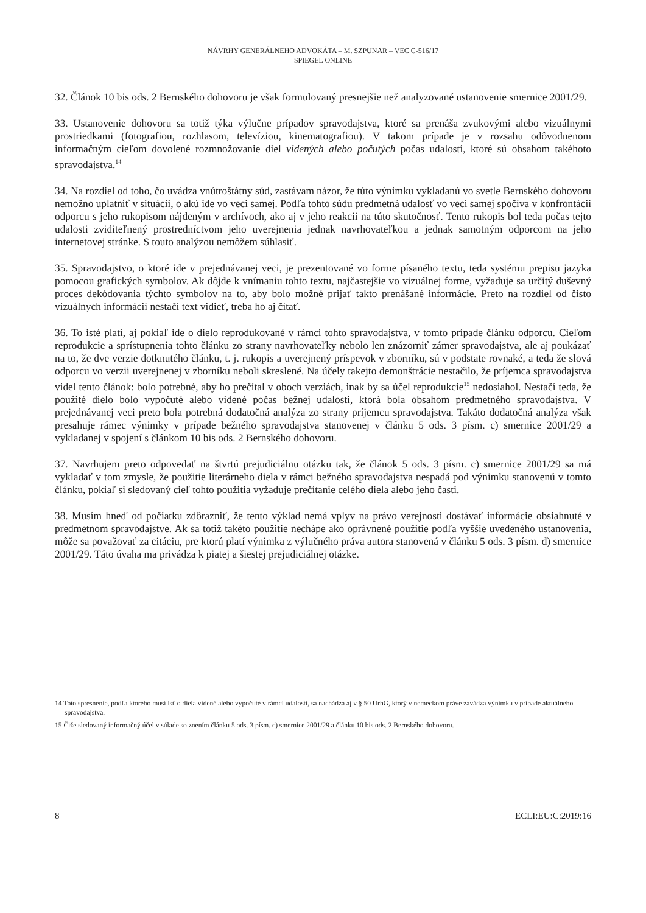NÁVRHY GENERÁLNEHO ADVOKÁTA – M. SZPUNAR – VEC C-516/17
SPIEGEL ONLINE
32. Článok 10 bis ods. 2 Bernského dohovoru je však formulovaný presnejšie než analyzované ustanovenie smernice 2001/29.
33. Ustanovenie dohovoru sa totiž týka výlučne prípadov spravodajstva, ktoré sa prenáša zvukovými alebo vizuálnymi prostriedkami (fotografiou, rozhlasom, televíziou, kinematografiou). V takom prípade je v rozsahu odôvodnenom informačným cieľom dovolené rozmnožovanie diel videných alebo počutých počas udalostí, ktoré sú obsahom takéhoto spravodajstva.<sup>14</sup>
34. Na rozdiel od toho, čo uvádza vnútroštátny súd, zastávam názor, že túto výnimku vykladanú vo svetle Bernského dohovoru nemožno uplatniť v situácii, o akú ide vo veci samej. Podľa tohto súdu predmetná udalosť vo veci samej spočíva v konfrontácii odporcu s jeho rukopisom nájdeným v archívoch, ako aj v jeho reakcii na túto skutočnosť. Tento rukopis bol teda počas tejto udalosti zviditeľnený prostredníctvom jeho uverejnenia jednak navrhovateľkou a jednak samotným odporcom na jeho internetovej stránke. S touto analýzou nemôžem súhlasiť.
35. Spravodajstvo, o ktoré ide v prejednávanej veci, je prezentované vo forme písaného textu, teda systému prepisu jazyka pomocou grafických symbolov. Ak dôjde k vnímaniu tohto textu, najčastejšie vo vizuálnej forme, vyžaduje sa určitý duševný proces dekódovania týchto symbolov na to, aby bolo možné prijať takto prenášané informácie. Preto na rozdiel od čisto vizuálnych informácií nestačí text vidieť, treba ho aj čítať.
36. To isté platí, aj pokiaľ ide o dielo reprodukované v rámci tohto spravodajstva, v tomto prípade článku odporcu. Cieľom reprodukcie a sprístupnenia tohto článku zo strany navrhovateľky nebolo len znázorniť zámer spravodajstva, ale aj poukázať na to, že dve verzie dotknutého článku, t. j. rukopis a uverejnený príspevok v zborníku, sú v podstate rovnaké, a teda že slová odporcu vo verzii uverejnenej v zborníku neboli skreslené. Na účely takejto demonštrácie nestačilo, že príjemca spravodajstva videl tento článok: bolo potrebné, aby ho prečítal v oboch verziách, inak by sa účel reprodukcie<sup>15</sup> nedosiahol. Nestačí teda, že použité dielo bolo vypočuté alebo videné počas bežnej udalosti, ktorá bola obsahom predmetného spravodajstva. V prejednávanej veci preto bola potrebná dodatočná analýza zo strany príjemcu spravodajstva. Takáto dodatočná analýza však presahuje rámec výnimky v prípade bežného spravodajstva stanovenej v článku 5 ods. 3 písm. c) smernice 2001/29 a vykladanej v spojení s článkom 10 bis ods. 2 Bernského dohovoru.
37. Navrhujem preto odpovedať na štvrtú prejudiciálnu otázku tak, že článok 5 ods. 3 písm. c) smernice 2001/29 sa má vykladať v tom zmysle, že použitie literárneho diela v rámci bežného spravodajstva nespadá pod výnimku stanovenú v tomto článku, pokiaľ si sledovaný cieľ tohto použitia vyžaduje prečítanie celého diela alebo jeho časti.
38. Musím hneď od počiatku zdôrazniť, že tento výklad nemá vplyv na právo verejnosti dostávať informácie obsiahnuté v predmetnom spravodajstve. Ak sa totiž takéto použitie nechápe ako oprávnené použitie podľa vyššie uvedeného ustanovenia, môže sa považovať za citáciu, pre ktorú platí výnimka z výlučného práva autora stanovená v článku 5 ods. 3 písm. d) smernice 2001/29. Táto úvaha ma privádza k piatej a šiestej prejudiciálnej otázke.
14 Toto spresnenie, podľa ktorého musí ísť o diela videné alebo vypočuté v rámci udalosti, sa nachádza aj v § 50 UrhG, ktorý v nemeckom práve zavádza výnimku v prípade aktuálneho spravodajstva.
15 Čiže sledovaný informačný účel v súlade so znením článku 5 ods. 3 písm. c) smernice 2001/29 a článku 10 bis ods. 2 Bernského dohovoru.
8 ECLI:EU:C:2019:16